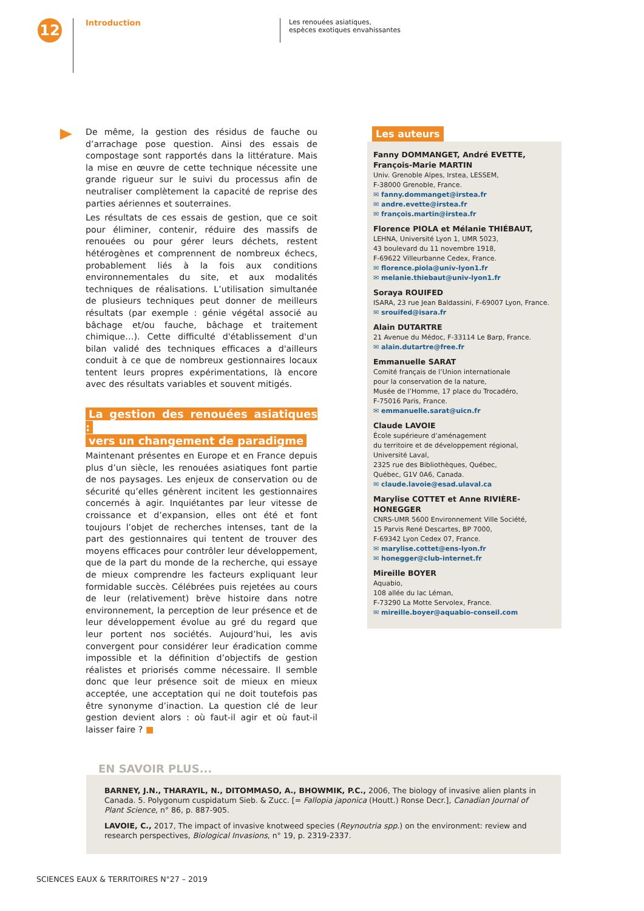12
Introduction
Les renouées asiatiques,
espèces exotiques envahissantes
De même, la gestion des résidus de fauche ou d’arrachage pose question. Ainsi des essais de compostage sont rapportés dans la littérature. Mais la mise en œuvre de cette technique nécessite une grande rigueur sur le suivi du processus afin de neutraliser complètement la capacité de reprise des parties aériennes et souterraines.
Les résultats de ces essais de gestion, que ce soit pour éliminer, contenir, réduire des massifs de renouées ou pour gérer leurs déchets, restent hétérogènes et comprennent de nombreux échecs, probablement liés à la fois aux conditions environnementales du site, et aux modalités techniques de réalisations. L’utilisation simultanée de plusieurs techniques peut donner de meilleurs résultats (par exemple : génie végétal associé au bâchage et/ou fauche, bâchage et traitement chimique…). Cette difficulté d'établissement d'un bilan validé des techniques efficaces a d'ailleurs conduit à ce que de nombreux gestionnaires locaux tentent leurs propres expérimentations, là encore avec des résultats variables et souvent mitigés.
La gestion des renouées asiatiques :
vers un changement de paradigme
Maintenant présentes en Europe et en France depuis plus d’un siècle, les renouées asiatiques font partie de nos paysages. Les enjeux de conservation ou de sécurité qu’elles génèrent incitent les gestionnaires concernés à agir. Inquiétantes par leur vitesse de croissance et d’expansion, elles ont été et font toujours l’objet de recherches intenses, tant de la part des gestionnaires qui tentent de trouver des moyens efficaces pour contrôler leur développement, que de la part du monde de la recherche, qui essaye de mieux comprendre les facteurs expliquant leur formidable succès. Célébrées puis rejetées au cours de leur (relativement) brève histoire dans notre environnement, la perception de leur présence et de leur développement évolue au gré du regard que leur portent nos sociétés. Aujourd’hui, les avis convergent pour considérer leur éradication comme impossible et la définition d’objectifs de gestion réalistes et priorisés comme nécessaire. Il semble donc que leur présence soit de mieux en mieux acceptée, une acceptation qui ne doit toutefois pas être synonyme d’inaction. La question clé de leur gestion devient alors : où faut-il agir et où faut-il laisser faire ? ■
Les auteurs
Fanny DOMMANGET, André EVETTE,
François-Marie MARTIN
Univ. Grenoble Alpes, Irstea, LESSEM,
F-38000 Grenoble, France.
✉ fanny.dommanget@irstea.fr
✉ andre.evette@irstea.fr
✉ françois.martin@irstea.fr
Florence PIOLA et Mélanie THIÉBAUT,
LEHNA, Université Lyon 1, UMR 5023,
43 boulevard du 11 novembre 1918,
F-69622 Villeurbanne Cedex, France.
✉ florence.piola@univ-lyon1.fr
✉ melanie.thiebaut@univ-lyon1.fr
Soraya ROUIFED
ISARA, 23 rue Jean Baldassini, F-69007 Lyon, France.
✉ srouifed@isara.fr
Alain DUTARTRE
21 Avenue du Médoc, F-33114 Le Barp, France.
✉ alain.dutartre@free.fr
Emmanuelle SARAT
Comité français de l’Union internationale
pour la conservation de la nature,
Musée de l’Homme, 17 place du Trocadéro,
F-75016 Paris, France.
✉ emmanuelle.sarat@uicn.fr
Claude LAVOIE
École supérieure d’aménagement
du territoire et de développement régional,
Université Laval,
2325 rue des Bibliothèques, Québec,
Québec, G1V 0A6, Canada.
✉ claude.lavoie@esad.ulaval.ca
Marylise COTTET et Anne RIVIÈRE-HONEGGER
CNRS-UMR 5600 Environnement Ville Société,
15 Parvis René Descartes, BP 7000,
F-69342 Lyon Cedex 07, France.
✉ marylise.cottet@ens-lyon.fr
✉ honegger@club-internet.fr
Mireille BOYER
Aquabio,
108 allée du lac Léman,
F-73290 La Motte Servolex, France.
✉ mireille.boyer@aquabio-conseil.com
EN SAVOIR PLUS...
BARNEY, J.N., THARAYIL, N., DITOMMASO, A., BHOWMIK, P.C., 2006, The biology of invasive alien plants in Canada. 5. Polygonum cuspidatum Sieb. & Zucc. [= Fallopia japonica (Houtt.) Ronse Decr.], Canadian Journal of Plant Science, n° 86, p. 887-905.
LAVOIE, C., 2017, The impact of invasive knotweed species (Reynoutria spp.) on the environment: review and research perspectives, Biological Invasions, n° 19, p. 2319-2337.
SCIENCES EAUX & TERRITOIRES N°27 – 2019